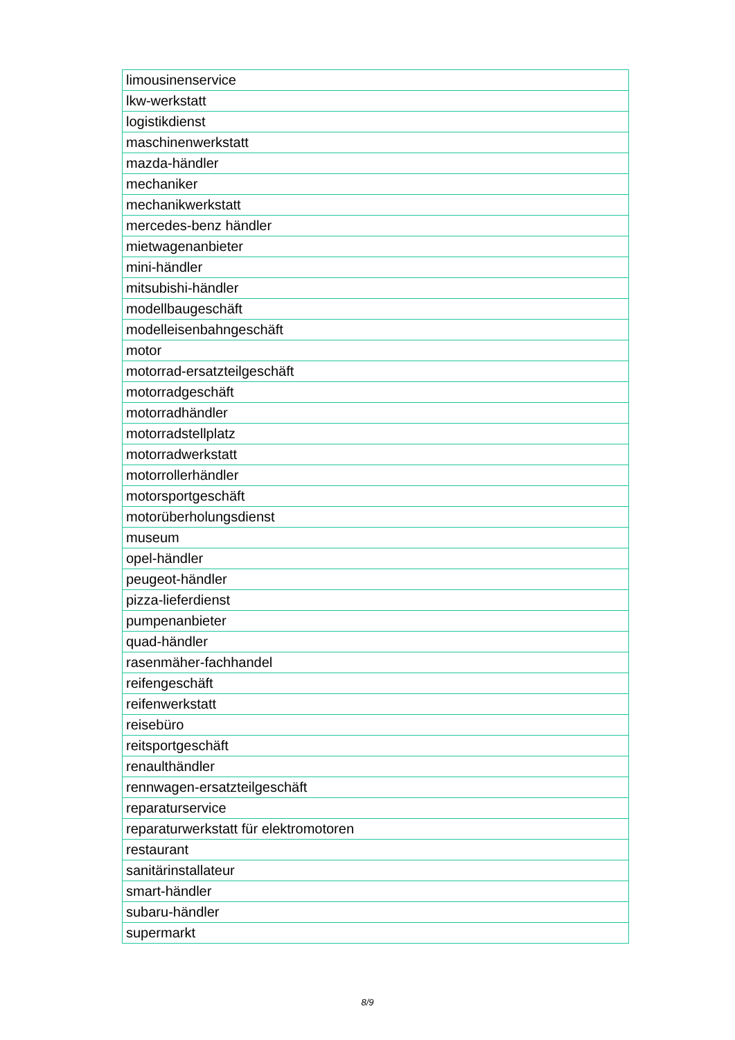| limousinenservice |
| lkw-werkstatt |
| logistikdienst |
| maschinenwerkstatt |
| mazda-händler |
| mechaniker |
| mechanikwerkstatt |
| mercedes-benz händler |
| mietwagenanbieter |
| mini-händler |
| mitsubishi-händler |
| modellbaugeschäft |
| modelleisenbahngeschäft |
| motor |
| motorrad-ersatzteilgeschäft |
| motorradgeschäft |
| motorradhändler |
| motorradstellplatz |
| motorradwerkstatt |
| motorrollerhändler |
| motorsportgeschäft |
| motorüberholungsdienst |
| museum |
| opel-händler |
| peugeot-händler |
| pizza-lieferdienst |
| pumpenanbieter |
| quad-händler |
| rasenmäher-fachhandel |
| reifengeschäft |
| reifenwerkstatt |
| reisebüro |
| reitsportgeschäft |
| renaulthändler |
| rennwagen-ersatzteilgeschäft |
| reparaturservice |
| reparaturwerkstatt für elektromotoren |
| restaurant |
| sanitärinstallateur |
| smart-händler |
| subaru-händler |
| supermarkt |
8/9